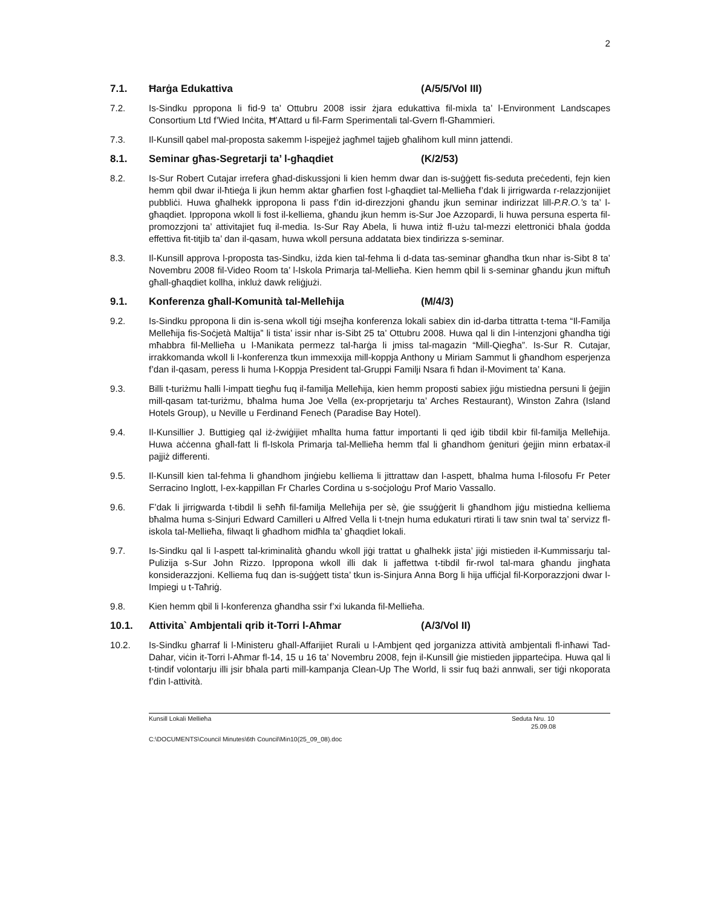2
7.1. Ħarġa Edukattiva (A/5/5/Vol III)
7.2. Is-Sindku ppropona li fid-9 ta’ Ottubru 2008 issir żjara edukattiva fil-mixla ta’ l-Environment Landscapes Consortium Ltd f’Wied Inċita, Ħ’Attard u fil-Farm Sperimentali tal-Gvern fl-Għammieri.
7.3. Il-Kunsill qabel mal-proposta sakemm l-ispejjeż jagħmel tajjeb għalihom kull minn jattendi.
8.1. Seminar għas-Segretarji ta’ l-għaqdiet (K/2/53)
8.2. Is-Sur Robert Cutajar irrefera għad-diskussjoni li kien hemm dwar dan is-suġġett fis-seduta preċedenti, fejn kien hemm qbil dwar il-ħtieġa li jkun hemm aktar għarfien fost l-għaqdiet tal-Mellieħa f’dak li jirrigwarda r-relazzjonijiet pubbliċi. Huwa għalhekk ippropona li pass f’din id-direzzjoni għandu jkun seminar indirizzat lill-P.R.O.’s ta’ l-għaqdiet. Ippropona wkoll li fost il-kelliema, għandu jkun hemm is-Sur Joe Azzopardi, li huwa persuna esperta fil-promozzjoni ta’ attivitajiet fuq il-media. Is-Sur Ray Abela, li huwa intiż fl-użu tal-mezzi elettroniċi bħala ġodda effettiva fit-titjib ta’ dan il-qasam, huwa wkoll persuna addatata biex tindirizza s-seminar.
8.3. Il-Kunsill approva l-proposta tas-Sindku, iżda kien tal-fehma li d-data tas-seminar għandha tkun nhar is-Sibt 8 ta’ Novembru 2008 fil-Video Room ta’ l-Iskola Primarja tal-Mellieħa. Kien hemm qbil li s-seminar għandu jkun miftuħ għall-għaqdiet kollha, inkluż dawk reliġjużi.
9.1. Konferenza għall-Komunità tal-Melleħija (M/4/3)
9.2. Is-Sindku ppropona li din is-sena wkoll tiġi msejħa konferenza lokali sabiex din id-darba tittratta t-tema “Il-Familja Melleħija fis-Soċjetà Maltija” li tista’ issir nhar is-Sibt 25 ta’ Ottubru 2008. Huwa qal li din l-intenzjoni għandha tiġi mħabbra fil-Mellieħa u l-Manikata permezz tal-ħarġa li jmiss tal-magazin “Mill-Qiegħa”. Is-Sur R. Cutajar, irrakkomanda wkoll li l-konferenza tkun immexxija mill-koppja Anthony u Miriam Sammut li għandhom esperjenza f’dan il-qasam, peress li huma l-Koppja President tal-Gruppi Familji Nsara fi ħdan il-Moviment ta’ Kana.
9.3. Billi t-turiżmu ħalli l-impatt tiegħu fuq il-familja Melleħija, kien hemm proposti sabiex jiġu mistiedna persuni li ġejjin mill-qasam tat-turiżmu, bħalma huma Joe Vella (ex-proprjetarju ta’ Arches Restaurant), Winston Zahra (Island Hotels Group), u Neville u Ferdinand Fenech (Paradise Bay Hotel).
9.4. Il-Kunsillier J. Buttigieg qal iż-żwiġijiet mħallta huma fattur importanti li qed iġib tibdil kbir fil-familja Melleħija. Huwa aċċenna għall-fatt li fl-Iskola Primarja tal-Mellieħa hemm tfal li għandhom ġenituri ġejjin minn erbatax-il pajjiż differenti.
9.5. Il-Kunsill kien tal-fehma li għandhom jinġiebu kelliema li jittrattaw dan l-aspett, bħalma huma l-filosofu Fr Peter Serracino Inglott, l-ex-kappillan Fr Charles Cordina u s-soċjoloġu Prof Mario Vassallo.
9.6. F’dak li jirrigwarda t-tibdil li seħħ fil-familja Melleħija per sè, ġie ssuġġerit li għandhom jiġu mistiedna kelliema bħalma huma s-Sinjuri Edward Camilleri u Alfred Vella li t-tnejn huma edukaturi rtirati li taw snin twal ta’ servizz fl-iskola tal-Mellieħa, filwaqt li għadhom midħla ta’ għaqdiet lokali.
9.7. Is-Sindku qal li l-aspett tal-kriminalità għandu wkoll jiġi trattat u għalhekk jista’ jiġi mistieden il-Kummissarju tal-Pulizija s-Sur John Rizzo. Ippropona wkoll illi dak li jaffettwa t-tibdil fir-rwol tal-mara għandu jingħata konsiderazzjoni. Kelliema fuq dan is-suġġett tista’ tkun is-Sinjura Anna Borg li hija uffiċjal fil-Korporazzjoni dwar l-Impiegi u t-Taħriġ.
9.8. Kien hemm qbil li l-konferenza għandha ssir f’xi lukanda fil-Mellieħa.
10.1. Attivita` Ambjentali qrib it-Torri l-Aħmar (A/3/Vol II)
10.2. Is-Sindku għarraf li l-Ministeru għall-Affarijiet Rurali u l-Ambjent qed jorganizza attività ambjentali fl-inħawi Tad-Dahar, viċin it-Torri l-Aħmar fl-14, 15 u 16 ta’ Novembru 2008, fejn il-Kunsill ġie mistieden jipparteċipa. Huwa qal li t-tindif volontarju illi jsir bħala parti mill-kampanja Clean-Up The World, li ssir fuq bażi annwali, ser tiġi nkoporata f’din l-attività.
Kunsill Lokali Mellieħa Seduta Nru. 10
25.09.08
C:\DOCUMENTS\Council Minutes\6th Council\Min10(25_09_08).doc